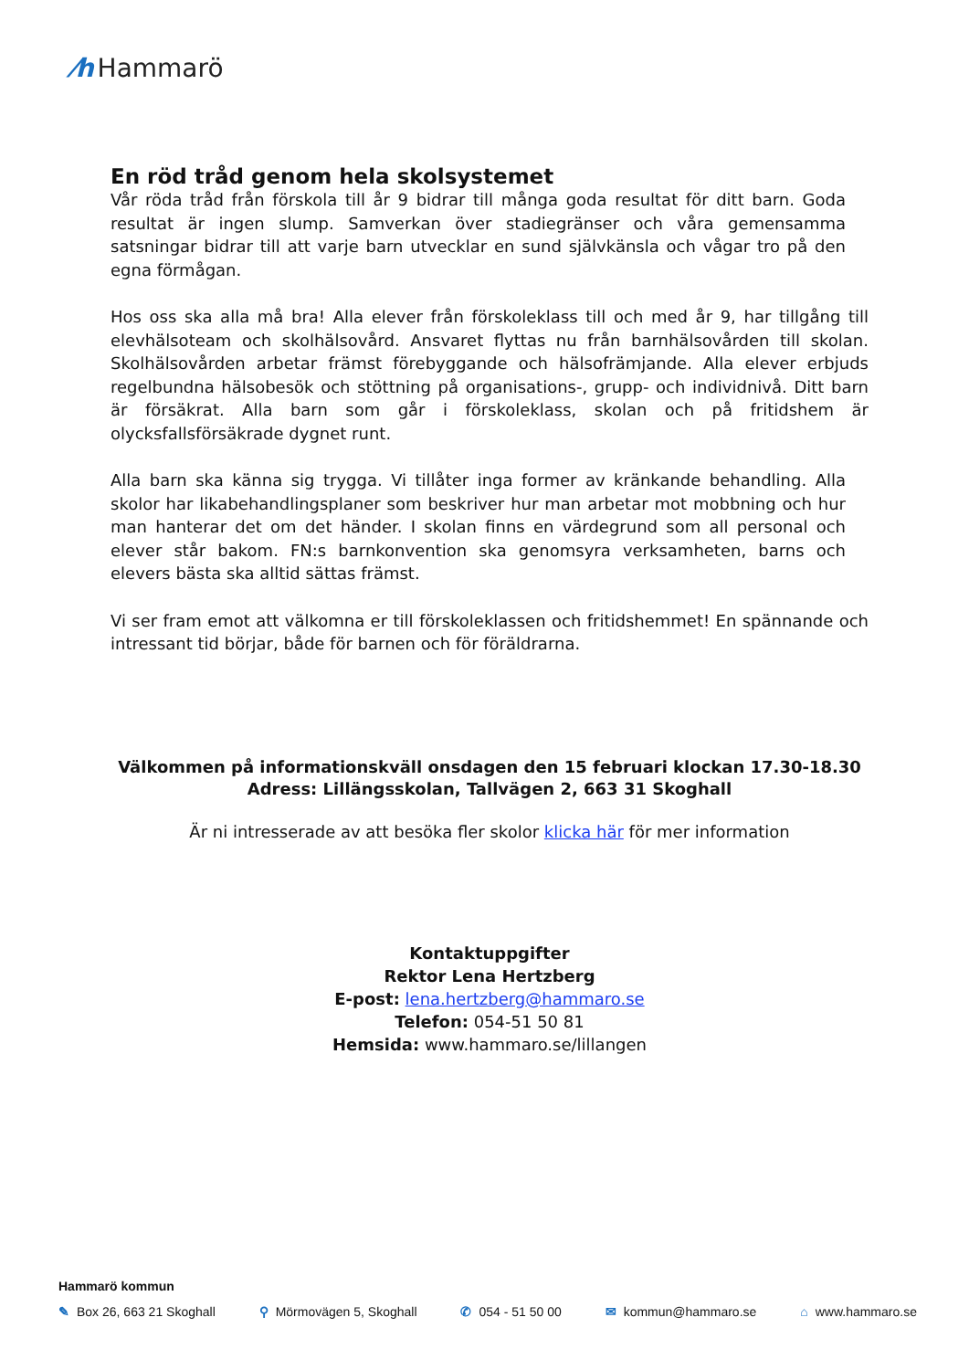⁄h Hammarö
En röd tråd genom hela skolsystemet
Vår röda tråd från förskola till år 9 bidrar till många goda resultat för ditt barn. Goda resultat är ingen slump. Samverkan över stadiegränser och våra gemensamma satsningar bidrar till att varje barn utvecklar en sund självkänsla och vågar tro på den egna förmågan.
Hos oss ska alla må bra! Alla elever från förskoleklass till och med år 9, har tillgång till elevhälsoteam och skolhälsovård. Ansvaret flyttas nu från barnhälsovården till skolan. Skolhälsovården arbetar främst förebyggande och hälsofrämjande. Alla elever erbjuds regelbundna hälsobesök och stöttning på organisations-, grupp- och individnivå. Ditt barn är försäkrat. Alla barn som går i förskoleklass, skolan och på fritidshem är olycksfallsförsäkrade dygnet runt.
Alla barn ska känna sig trygga. Vi tillåter inga former av kränkande behandling. Alla skolor har likabehandlingsplaner som beskriver hur man arbetar mot mobbning och hur man hanterar det om det händer. I skolan finns en värdegrund som all personal och elever står bakom. FN:s barnkonvention ska genomsyra verksamheten, barns och elevers bästa ska alltid sättas främst.
Vi ser fram emot att välkomna er till förskoleklassen och fritidshemmet! En spännande och intressant tid börjar, både för barnen och för föräldrarna.
Välkommen på informationskväll onsdagen den 15 februari klockan 17.30-18.30
Adress: Lillängsskolan, Tallvägen 2, 663 31 Skoghall
Är ni intresserade av att besöka fler skolor klicka här för mer information
Kontaktuppgifter
Rektor Lena Hertzberg
E-post: lena.hertzberg@hammaro.se
Telefon: 054-51 50 81
Hemsida: www.hammaro.se/lillangen
Hammarö kommun
✎ Box 26, 663 21 Skoghall ⚲ Mörmovägen 5, Skoghall ✆ 054 - 51 50 00 ✉ kommun@hammaro.se ⌂ www.hammaro.se